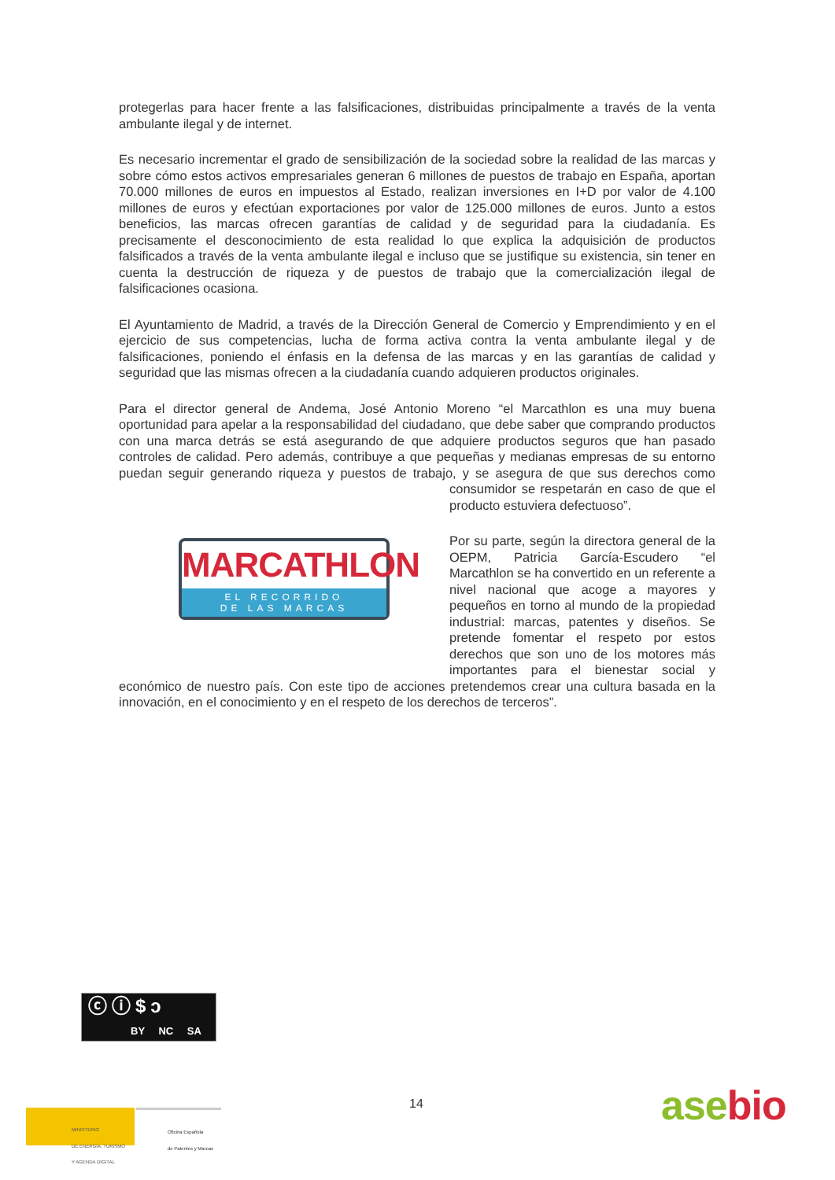protegerlas para hacer frente a las falsificaciones, distribuidas principalmente a través de la venta ambulante ilegal y de internet.
Es necesario incrementar el grado de sensibilización de la sociedad sobre la realidad de las marcas y sobre cómo estos activos empresariales generan 6 millones de puestos de trabajo en España, aportan 70.000 millones de euros en impuestos al Estado, realizan inversiones en I+D por valor de 4.100 millones de euros y efectúan exportaciones por valor de 125.000 millones de euros. Junto a estos beneficios, las marcas ofrecen garantías de calidad y de seguridad para la ciudadanía. Es precisamente el desconocimiento de esta realidad lo que explica la adquisición de productos falsificados a través de la venta ambulante ilegal e incluso que se justifique su existencia, sin tener en cuenta la destrucción de riqueza y de puestos de trabajo que la comercialización ilegal de falsificaciones ocasiona.
El Ayuntamiento de Madrid, a través de la Dirección General de Comercio y Emprendimiento y en el ejercicio de sus competencias, lucha de forma activa contra la venta ambulante ilegal y de falsificaciones, poniendo el énfasis en la defensa de las marcas y en las garantías de calidad y seguridad que las mismas ofrecen a la ciudadanía cuando adquieren productos originales.
Para el director general de Andema, José Antonio Moreno “el Marcathlon es una muy buena oportunidad para apelar a la responsabilidad del ciudadano, que debe saber que comprando productos con una marca detrás se está asegurando de que adquiere productos seguros que han pasado controles de calidad. Pero además, contribuye a que pequeñas y medianas empresas de su entorno puedan seguir generando riqueza y puestos de trabajo, y se asegura
MARCATHLON
EL RECORRIDO
DE LAS MARCAS
de que sus derechos como consumidor se respetarán en caso de que el producto estuviera defectuoso”.
Por su parte, según la directora general de la OEPM, Patricia García-Escudero “el Marcathlon se ha convertido en un referente a nivel nacional que acoge a mayores y pequeños en torno al mundo de la propiedad industrial: marcas, patentes y diseños. Se pretende fomentar el respeto por estos derechos que son uno de los motores más importantes para el bienestar social y económico de nuestro país. Con este tipo de acciones pretendemos crear una cultura basada en la innovación, en el conocimiento y en el respeto de los derechos de terceros”.
ⓒⓘ$ↄ
BY NC SA
14
MINISTERIO
DE ENERGÍA, TURISMO
Y AGENDA DIGITAL
Oficina Española
de Patentes y Marcas
asebio